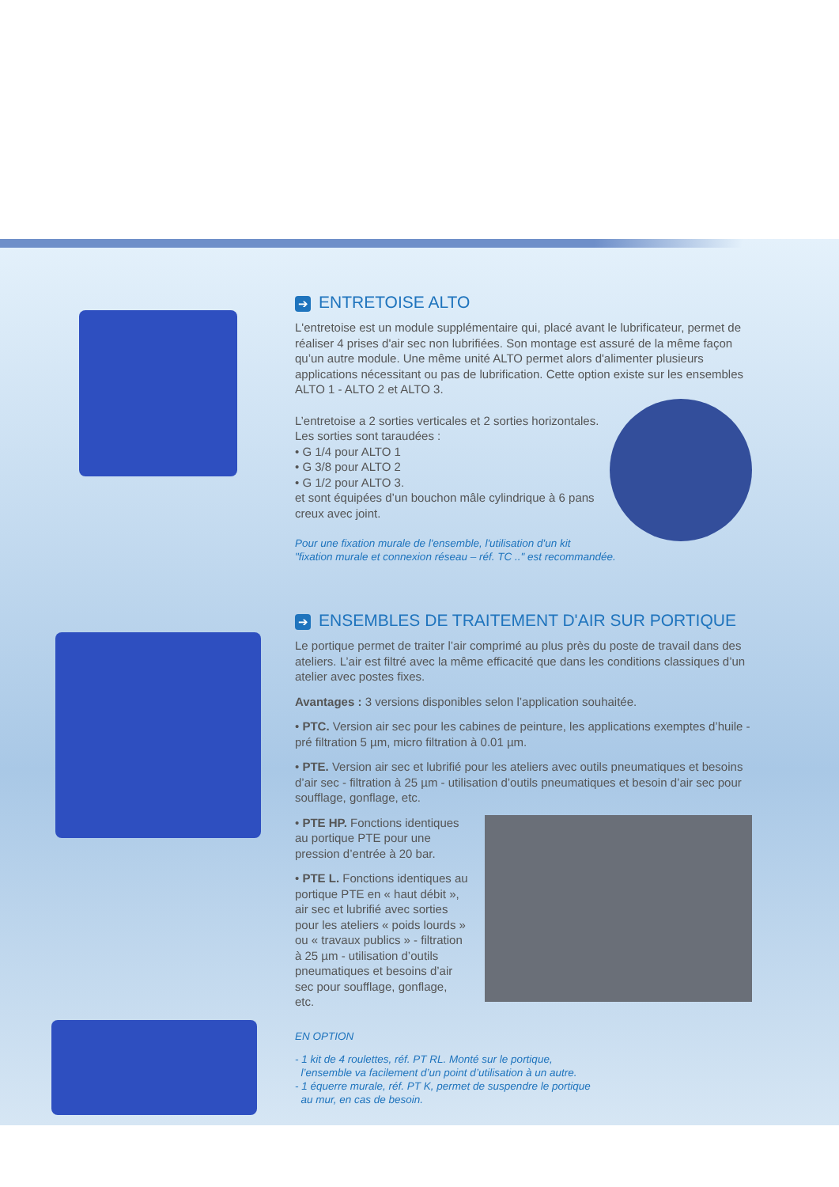➔ ENTRETOISE ALTO
L'entretoise est un module supplémentaire qui, placé avant le lubrificateur, permet de réaliser 4 prises d'air sec non lubrifiées. Son montage est assuré de la même façon qu’un autre module. Une même unité ALTO permet alors d'alimenter plusieurs applications nécessitant ou pas de lubrification. Cette option existe sur les ensembles ALTO 1 - ALTO 2 et ALTO 3.
L’entretoise a 2 sorties verticales et 2 sorties horizontales. Les sorties sont taraudées :
• G 1/4 pour ALTO 1
• G 3/8 pour ALTO 2
• G 1/2 pour ALTO 3.
et sont équipées d’un bouchon mâle cylindrique à 6 pans creux avec joint.
Pour une fixation murale de l'ensemble, l'utilisation d'un kit
"fixation murale et connexion réseau – réf. TC .." est recommandée.
➔ ENSEMBLES DE TRAITEMENT D'AIR SUR PORTIQUE
Le portique permet de traiter l’air comprimé au plus près du poste de travail dans des ateliers. L’air est filtré avec la même efficacité que dans les conditions classiques d’un atelier avec postes fixes.
Avantages : 3 versions disponibles selon l’application souhaitée.
• PTC. Version air sec pour les cabines de peinture, les applications exemptes d’huile - pré filtration 5 µm, micro filtration à 0.01 µm.
• PTE. Version air sec et lubrifié pour les ateliers avec outils pneumatiques et besoins d’air sec - filtration à 25 µm - utilisation d’outils pneumatiques et besoin d’air sec pour soufflage, gonflage, etc.
• PTE HP. Fonctions identiques au portique PTE pour une pression d’entrée à 20 bar.
• PTE L. Fonctions identiques au portique PTE en « haut débit », air sec et lubrifié avec sorties pour les ateliers « poids lourds » ou « travaux publics » - filtration à 25 µm - utilisation d’outils pneumatiques et besoins d’air sec pour soufflage, gonflage, etc.
EN OPTION
- 1 kit de 4 roulettes, réf. PT RL. Monté sur le portique,
l’ensemble va facilement d’un point d’utilisation à un autre.
- 1 équerre murale, réf. PT K, permet de suspendre le portique
au mur, en cas de besoin.